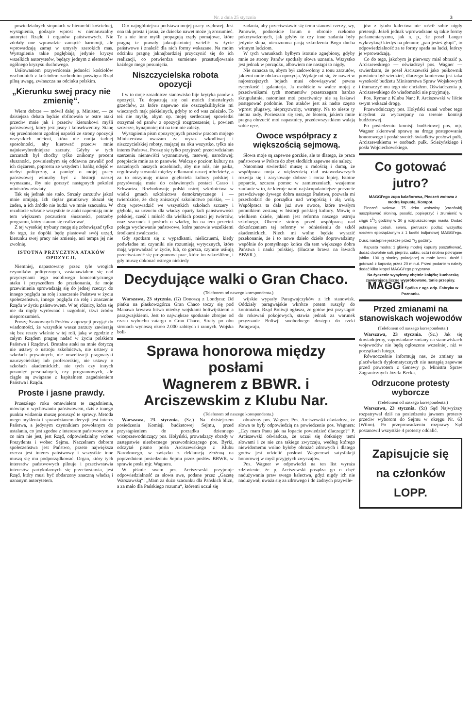Nr. z dnia 25 stycznia 3
powiedzialnych stopniach w hierarchii kościelnej, wystąpienia, godzące wprost w nienaruszalny autorytet Rządu i organów państwowych. Nie zdołały one wprawdzie zamącić harmonji, ale wprowadzają zamęt w umysły szerokich mas. Wystąpienia takie pogłębiają jedynie kryzys wszelkich autorytetów, będący jednym z elementów ogólnego kryzysu duchowego.
Usiłowaniom przywrócenia jedności kościołów wschodnich z kościołem zachodnim poświęca Rząd pilną uwagę, zwłaszcza na odcinku polskim.
„Kierunku swej pracy nie zmienię“.
Wiem dobrze — mówił dalej p. Minister, — że dzisiejsza debata będzie obfitowała w ostre ataki przeciw mnie jak i przeciw kierunkowi myśli państwowej, który jest jasny i konsekwentny. Stanę się przedmiotem zgodnej napaści ze strony opozycji wszystkich odcieni, która nie omija żadnej sposobności, aby kierować przeciw mnie najniewybredniejsze zarzuty. Gdyby w tych zarzutach był choćby tylko znikomy procent słuszności, powinienbym się oddawna zawalić pod ich ciężarem, poprostu ze wstydem i hańbą odejść w niebyt polityczny, a pamięć o mojej pracy państwowej winnaby być z historji naszej wymazana, iby nie gorszyć następnych pokoleń ministrów oświaty.
Tak się jednak nie stało. Strzały zarzutów jakoś mnie omijają. Ich ciężar gatunkowy okazał się żaden, a ich źródło nie budzi we mnie szacunku. W rezultacie właśnie wszystkie te ataki napełniają mnie tem większem poczuciem słuszności, potrzeby programu, który staram się realizować.
Z tej wysokiej trybuny mogę się zobowiązać tylko do tego, że dopóki będę piastował swój urząd, kierunku swej pracy nie zmienię, ani tempa jej nie zwolnię.
ISTOTNA PRZYCZYNA ATAKÓW OPOZYCJI.
Niemniej, napastowany przez tyle wrogich czynników politycznych, zastanawiałem się nad przyczynami tego osobliwego koncentrycznego ataku i przyszedłem do przekonania, że moje przewinienia sprowadzają się do jednej rzeczy: do innego poglądu na rolę i znaczenie Państwa w życiu społeczeństwa, innego poglądu na rolę i znaczenie Rządu w życiu państwowem. W tej różnicy, która się nie da nigdy wyrównać i uzgodnić, tkwi źródło nieporozumień.
Proszę Szanownych Posłów z opozycji przyjąć do wiadomości, że wszystkie wasze zarzuty zawierają się bez reszty właśnie w tej roli, jaką w zgodzie z całym Rządem pragnę nadać w życiu polskiem Państwu i Rządowi. Brutalne ataki na mnie dotyczą nie ustawy o ustroju szkolnictwa, nie ustawy o szkołach prywatnych, nie nowelizacji pragmatyki nauczycielskiej lub profesorskiej, nie ustawy o szkołach akademickich, nie tych czy innych posunięć personalnych, czy programowych, ale ciągle są związane z kapitalnem zagadnieniem Państwa i Rządu.
Proste i jasne prawdy.
Przeszłego roku omawiałem te zagadnienia, mówiąc o wychowaniu państwowem, dziś z innego punktu widzenia muszę poruszyć te sprawy. Metoda mego myślenia i sprawdzianem decyzji jest interes Państwa, a jedynym czynnikiem powołanym do ustalania, co jest zgodne z interesem państwowym, a co nim nie jest, jest Rząd, odpowiedzialny wobec Prezydenta i wobec Sejmu. Naczelnem dobrem społeczeństwa jest Państwo, przeto największa rzecza jest interes państwowy i wszystkie inne muszą się mu podporządkować. Organ, który tych interesów państwowych pilnuje i przeciwstawia interesów partykularnych się przeciwstawia, jest Rząd, który musi być obdarzony znaczną władzą i uznanym autorytetem.
Oto najogólniejsza podstawa mojej pracy rządowej. Jest ona tak prosta i jasna, że dziecko nawet może ją zrozumieć. Te a nie inne myśli propagują rządy pomajowe, które pragną te prawdy jaknajistotniej wcielić w życie państwowe i znaleźć dla nich formy wskazane. Na moim odcinku pragnę jaknajbardziej przyczynić się do ich realizacji, co potwierdza sumienne przestudjowanie każdego mego posunięcia.
Niszczycielska robota opozycji
I w to moje zasadnicze stanowisko bije krytyka panów z opozycji. Tu dopatrują się oni moich śmiertelnych grzechów, za które napewno nie oszczędzilibyście mi wiecznych mąk piekielnych, gdyby to od was zależało. To też nie myślę, abym op. mojej serdecznej spowiedzi otrzymał od panów z opozycji rozgrzeszenie; i, powiem szczerze, bynajmniej mi na tem nie zależy.
Wystąpienia pism opozycyjnych przeciw pracom mojego Ministerstwa uważam za wyraz szkodliwej i niszczycielskiej roboty, mającej na oku wszystko, tylko nie interes Państwa. Proszę się tylko przyjrzeć: przeciwdziałam szerzeniu nienawiści wyznaniowej, rasowej, narodowej; potępiacie mnie za to panowie. Walczę o poziom kultury na naczelnych naszych uczelniach, aby nie nóż, nie pałka, regulowały stosunki między odłamami naszej młodzieży, a za to otrzymuję miano gnębiciela kultury polskiej i przyrównują mnie do osławionych postaci Casso i Schwartza. Rozbudowuję polski ustrój szkolnictwa w wielki gmach szkolnictwa demokratycznego i — twierdzicie, że chcę zniszczyć szkolnictwo polskie, — i chcę wprowadzić we wszystkich szkołach szczery i głęboki, na uczuciu dla władzy oparty kult państwowości polskiej, cześć i miłość dla wielkich postaci jej twórców, oraz szacunek i posłuch u władzy, bo na tem przecież polega wychowanie państwowe, które panowie wszelkiemi środkami zwalczacie.
Gdy spotkam się z wypadkami, nieliczuemi, kiedy podwładne mi czynniki nie rozumieją wytycznych, które mają wprowadzać w życie, lub, co gorsza, czynnie usiłują przeciwstawić się programowi prac, które im zakreśliłem, i gdy muszę dokonać ostrego niekiedy
zadania, aby przeciwstawić się temu stanowi rzeczy, wy, Panowie, podnosicie larum o obronie rzekomo pokrzywdzonych, jak gdyby te czy inne zadania były jedynie ślepa, nierozumna pasją szkodzenia Bogu ducha winnym ludziom.
W tych warunkach byłbym istotnie zgnębiony, gdyby mnie ze strony Panów spotkały słowa uznania. Wszystko jest jednak w porządku, albowiem nie nastąpi to nigdy.
Nie oznacza to, abym był zadowolony z tonu zarzutów, jakiemi mnie obdarza opozycja. Wydaje mi się, że nawet w najostrzejszych bojach musi obowiązywać pewna rycerskość i galanterja. Ja osobiście w walce mojej z przeciwnikami tych momentów przestrzegam bardzo skrupulatnie, natomiast moi przeciwnicy nie są łaskawi postępować podobnie. Ton ataków jest aż nadto często wprost plugawy, nieprzyzwoity, wstrętny. Na to nieste ty niema rady. Pocieszam się tem, że błotem, jakiem mnie pragną obrzucić moi napastnicy, przedewszystkiem walają sobie ręce.
Owoce współpracy z większością sejmową.
Słowa moje są zapewne gorzkie, ale to dlatego, że praca państwowa w Polsce do zbyt słodkich zapewne nie należy.
Natomiast stwierdzić muszę z radością i dumą, że współpraca moja z większością ciał ustawodawczych rozwija się i zarysowuje dobrze i coraz lepiej. Istotne poparcie, szczera pomoc w zamierzeniach, wzajemne zaufanie w to, że kieruje nami najskrupulatniejsze poczucie prawdziwego żywego dobra naszego Państwa, pozwala mi przechodzić do porządku nad wrogością i złą wolą. Współpraca ta dała już swe owoce, które trwałym pomnikiem zostaną w historji polskiej kultury. Mówię o wielkiem dziele, jakiem jest reforma naszego ustroju szkolnego. Obecnie stoimy przed współpracą nad dokończeniem tej reformy w odniesieniu do szkół akademickich. Niech mi wolno będzie wyrazić przekonanie, że i to nowe dzieło dzieło doprowadzimy wspólnie do pomyślnego końca dla tem większego dobra Państwa i nauki polskiej. (Huczne brawa na ławach BBWR.).
Decydujące walki o Gran Chaco.
(Telefonem od naszego korespondenta.)
Warszawa, 23 stycznia. (G) Donoszą z Londynu: Od piatku na płaskowzgórzu Gran Chaco toczy się pod Manawa krwawa bitwa miedzy wojskami boliwijskiemi a paragwajskiemi. Jest to największe spotkanie zbrojne od czasu wybuchu zatargu o Gran Chaco. Straty po obu stronach wynoszą około 2.000 zabitych i rannych. Wojska boli-
wijskie wyparły Paragwajczyków z ich stanowisk. Oddziały paragwajskie wkrótce potem ruszyły do kontrataku. Rząd Boliwji ogłasza, że gotów jest przystąpić do rokowań pokojowych, stawia jednak za warunek przyznanie Boliwji swobodnego dostępu do rzeki Paragwaju.
Sprawa honorowa między posłami
Wagnerem z BBWR. i Arciszewskim z Klubu Nar.
(Telefonem od naszego korespondenta.)
Warszawa, 23 stycznia. (Sz.) Na dzisiejszem posiedzeniu Komisji budżetowej Sejmu, przed przystąpieniem do porządku dziennego wiceprzewodniczący pos. Hołyński, prowadzący obrady w zastępstwie nieobecnego przewodniczącego pos. Byrki, odczytał pismo posła Arciszewskiego z Klubu Narodowego, w związku z deklaracją złożoną na poprzedniem posiedzeniu Sejmu przez posłów BBWR. w sprawie posła mjr. Wagnera.
W piśmie swem pos. Arciszewski przyjmuje odpowiedzialność za słowa swe, podane przez „Gazetę Warszawską“: „Mam za dużo szacunku dla Pańskich blizn, a za mało dla Pańskiego rozumu“, któremi uczuł się
obrażony pos. Wagner. Pos. Arciszewski oświadcza, że słowa te były odpowiedzią na powiedzenie pos. Wagnera: „Czy mam Panu jak na łopacie powiedzieć dlaczego?“ P. Arciszewski oświadcza, że uczuł się dotknięty temi słowami i że nie zna takiego zwyczaju, według którego niewidomemu wolno byłoby obrażać zdrowych i dlatego gotów jest udzielić posłowi Wagnerowi satysfakcji honorowej w myśl przyjętych zwyczajów.
Pos. Wagner w odpowiedzi na ten list wyraża zdziwienie, że p. Arciszewski posądza go o chęć nadużywania praw swego kalectwa, gdyż nigdy ich nie nadużywał, uważa się za zdrowego i do żadnych przywile-
jów z tytułu kalectwa nie rościł sobie nigdy pretensji. Jeżeli jednak wprowadzane są takie formy parlamentaryzmu, jak n. p., że poseł Langer wykrzyknął kiedyś na plenum: „pan jesteś głupi“, to odpowiedzialność za te formy spada na ludzi, którzy je wprowadzają.
Co do tego, jakobym ja pierwszy miał obrazić p. Arciszewskiego — oświadczył pos. Wagner — stwierdzam, że poseł Arciszewski jako pułkownik powinien był wiedzieć, dlaczego konieczna jest taka wysokość budżetu Ministerstwa Spraw Wojskowych i tłumaczyć mu tego nie chciałem. Oświadczenia p. Arciszewskiego do wiadomości nie przyjmuję.
Pos. Rymar z Klubu Nar.: P. Arciszewski w liście swym wskazał drogę.
Przewodniczący pos. Hołyński uznał wobec tego incydent za wyczerpany na terenie komisji budżetowej.
Po posiedzeniu komisji budżetowej pos. mjr. Wagner skierował sprawę na drogę postępowania honorowego i posłał swoich świadków posłowi pułk. Arciszewskiemu w osobach pułk. Ścieżyńskiego i posła Wojciechowskiego.
Co gotować jutro?
MAGGI'ego zupa kalafiorowa, Pieczeń wołowa z modrą kapustą, Kompot.
Pieczeń wołowa: 75 deka wołowiny (zrazówki) naszpikować słoniną, posolić, popieprzyć i zrumienić w ciągu 11/2 godziny w 30 g rozpuszczonego masła. Dodać pokrajanej cebuli, seleru, pietruszki podlać wszystko rosołem sporządzonym z 1 kostki buljonowej MAGGI'ego. Dusić następnie jeszcze przez 1/2 godziny.
Kapusta modra: 1 główkę modrej kapusty poszatkować, dodać dowolnie soli, pieprzu, cukru, octu i drobno pokrajane jabłko. 100 g słoniny pokrajanej w małe kostki dusić i gotować z kapustą przez 20 minut. Przed podaniem należy dodać kilka kropel MAGGI'ego przyprawy.
Na życzenie wysyłemy chętnie książkę kucharską zawierającą liczne wypróbowane, tanie przepisy.
MAGGI Spółka z ogr. odp. Fabryka w Poznaniu.
Przed zmianami na stanowiskach wojewodów
(Telefonem od naszego korespondenta.)
Warszawa, 23 stycznia. (Sz.) Jak się dowiadujemy, zapowiadane zmiany na stanowiskach wojewodów nie będą ogłoszone wcześniej, niż w początkach lutego.
Równocześnie informują nas, że zmiany na placówkach dyplomatycznych nie nastąpią zapewne przed powrotem z Genewy p. Ministra Spraw Zagranicznych Józefa Becka.
Odrzucone protesty wyborcze
(Telefonem od naszego korespondenta.)
Warszawa, 23 stycznia. (Sz) Sąd Najwyższy rozpatrywał dziś na posiedzeniu jawnem protesty przeciw wyborom do Sejmu w okręgu Nr. 63 (Wilno). Po przeprowadzeniu rozprawy Sąd postanowił wszystkie 4 protesty oddalić.
Zapisujcie się na członków LOPP.